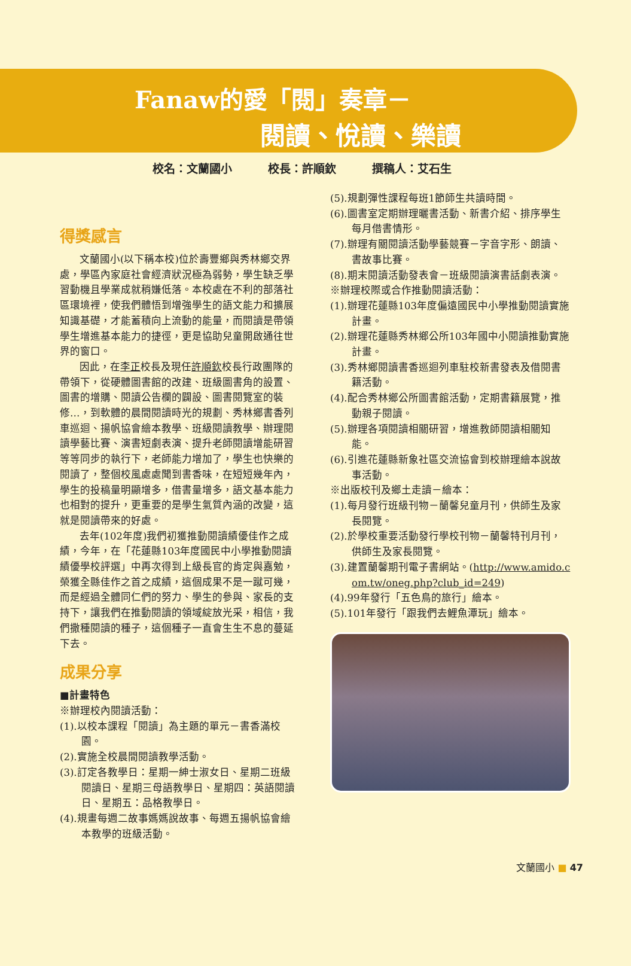Fanaw的愛「閱」奏章－
閱讀、悅讀、樂讀
校名：文蘭國小 校長：許順欽 撰稿人：艾石生
得獎感言
文蘭國小(以下稱本校)位於壽豐鄉與秀林鄉交界處，學區內家庭社會經濟狀況極為弱勢，學生缺乏學習動機且學業成就稍嫌低落。本校處在不利的部落社區環境裡，使我們體悟到增強學生的語文能力和擴展知識基礎，才能蓄積向上流動的能量，而閱讀是帶領學生增進基本能力的捷徑，更是協助兒童開啟通往世界的窗口。
因此，在李正校長及現任許順欽校長行政團隊的帶領下，從硬體圖書館的改建、班級圖書角的設置、圖書的增購、閱讀公告欄的闢設、圖書閱覽室的裝修…，到軟體的晨間閱讀時光的規劃、秀林鄉書香列車巡迴、揚帆協會繪本教學、班級閱讀教學、辦理閱讀學藝比賽、演書短劇表演、提升老師閱讀增能研習等等同步的執行下，老師能力增加了，學生也快樂的閱讀了，整個校風處處聞到書香味，在短短幾年內，學生的投稿量明顯增多，借書量增多，語文基本能力也相對的提升，更重要的是學生氣質內涵的改變，這就是閱讀帶來的好處。
去年(102年度)我們初獲推動閱讀績優佳作之成績，今年，在「花蓮縣103年度國民中小學推動閱讀績優學校評選」中再次得到上級長官的肯定與嘉勉，榮獲全縣佳作之首之成績，這個成果不是一蹴可幾，而是經過全體同仁們的努力、學生的參與、家長的支持下，讓我們在推動閱讀的領域綻放光采，相信，我們撒種閱讀的種子，這個種子一直會生生不息的蔓延下去。
成果分享
■計畫特色
※辦理校內閱讀活動：
(1).以校本課程「閱讀」為主題的單元－書香滿校園。
(2).實施全校晨間閱讀教學活動。
(3).訂定各教學日：星期一紳士淑女日、星期二班級閱讀日、星期三母語教學日、星期四：英語閱讀日、星期五：品格教學日。
(4).規畫每週二故事媽媽說故事、每週五揚帆協會繪本教學的班級活動。
(5).規劃彈性課程每班1節師生共讀時間。
(6).圖書室定期辦理曬書活動、新書介紹、排序學生每月借書情形。
(7).辦理有關閱讀活動學藝競賽－字音字形、朗讀、書故事比賽。
(8).期末閱讀活動發表會－班級閱讀演書話劇表演。
※辦理校際或合作推動閱讀活動：
(1).辦理花蓮縣103年度偏遠國民中小學推動閱讀實施計畫。
(2).辦理花蓮縣秀林鄉公所103年國中小閱讀推動實施計畫。
(3).秀林鄉閱讀書香巡迴列車駐校新書發表及借閱書籍活動。
(4).配合秀林鄉公所圖書館活動，定期書籍展覽，推動親子閱讀。
(5).辦理各項閱讀相關研習，增進教師閱讀相關知能。
(6).引進花蓮縣新象社區交流協會到校辦理繪本說故事活動。
※出版校刊及鄉土走讀－繪本：
(1).每月發行班級刊物－蘭馨兒童月刊，供師生及家長閱覽。
(2).於學校重要活動發行學校刊物－蘭馨特刊月刊，供師生及家長閱覽。
(3).建置蘭馨期刊電子書網站。(http://www.amido.com.tw/oneg.php?club_id=249)
(4).99年發行「五色鳥的旅行」繪本。
(5).101年發行「跟我們去鯉魚潭玩」繪本。
文蘭國小 ■ 47